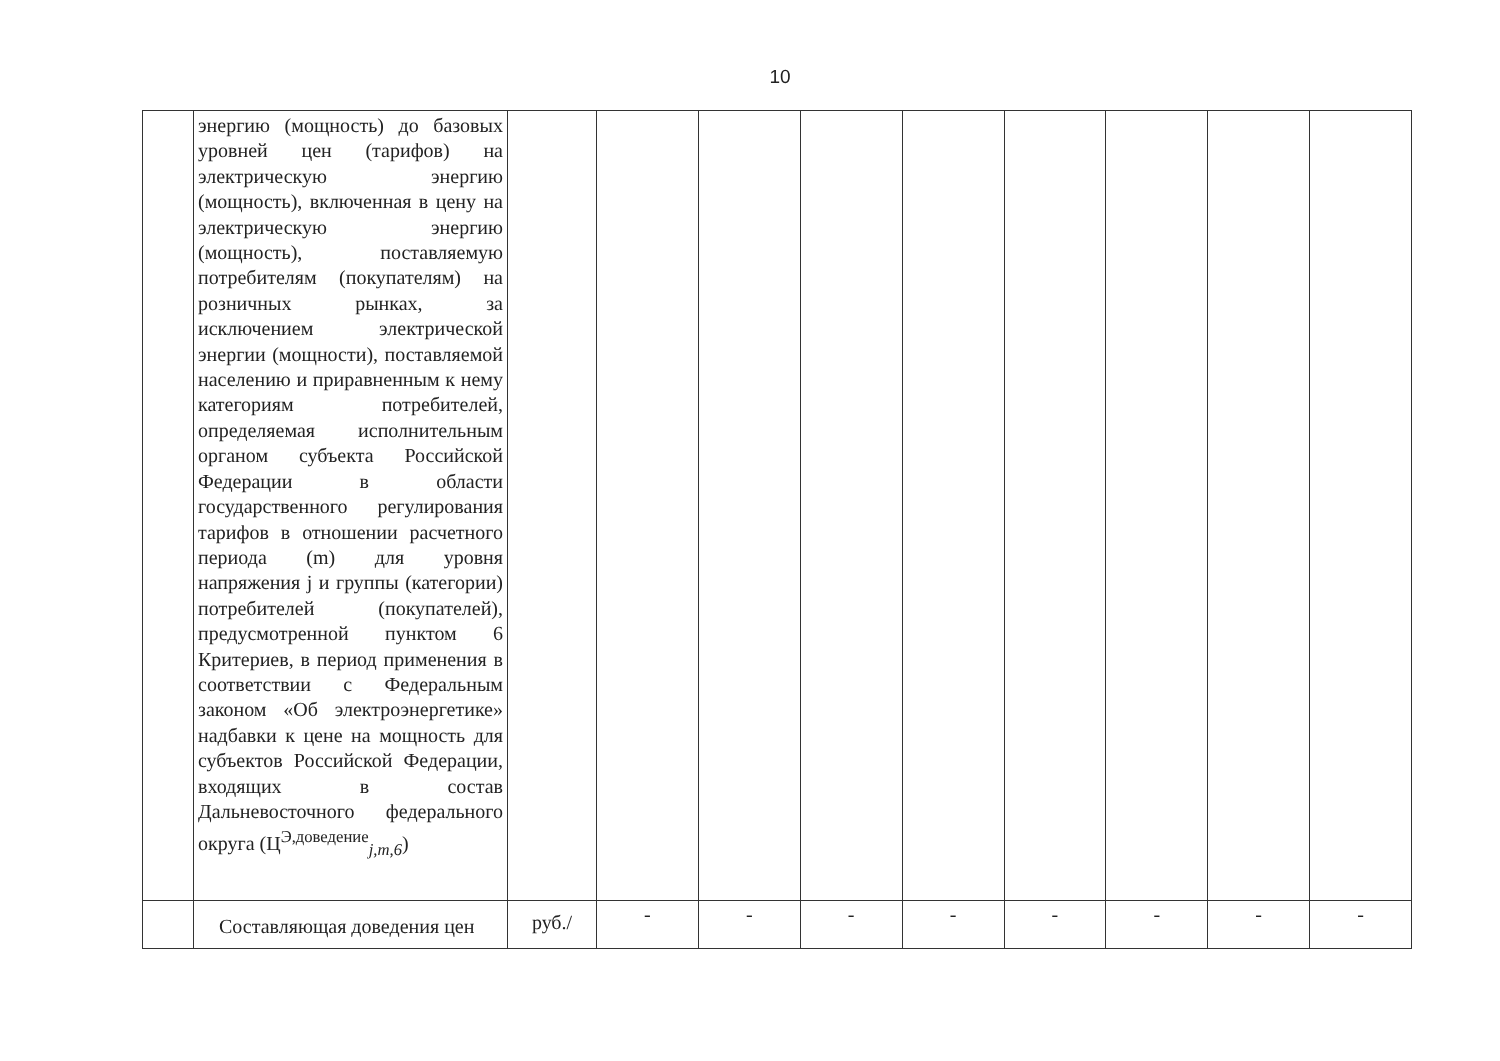10
| | энергию (мощность) до базовых уровней цен (тарифов) на электрическую энергию (мощность), включенная в цену на электрическую энергию (мощность), поставляемую потребителям (покупателям) на розничных рынках, за исключением электрической энергии (мощности), поставляемой населению и приравненным к нему категориям потребителей, определяемая исполнительным органом субъекта Российской Федерации в области государственного регулирования тарифов в отношении расчетного периода (m) для уровня напряжения j и группы (категории) потребителей (покупателей), предусмотренной пунктом 6 Критериев, в период применения в соответствии с Федеральным законом «Об электроэнергетике» надбавки к цене на мощность для субъектов Российской Федерации, входящих в состав Дальневосточного федерального округа (Ц<sup>Э,доведение</sup><sub>j,m,6</sub>) | | | | | | | | | |
| | Составляющая доведения цен | руб./ | - | - | - | - | - | - | - | - |